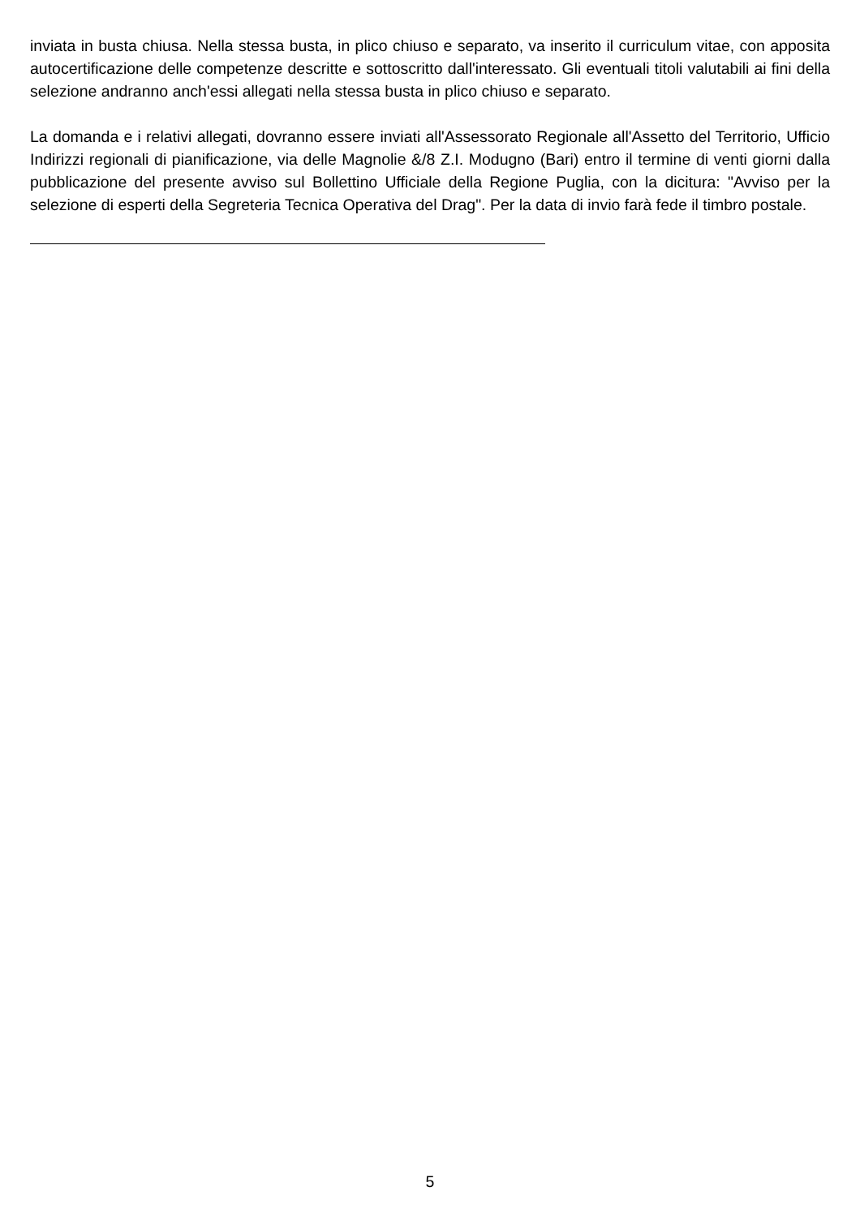inviata in busta chiusa. Nella stessa busta, in plico chiuso e separato, va inserito il curriculum vitae, con apposita autocertificazione delle competenze descritte e sottoscritto dall'interessato. Gli eventuali titoli valutabili ai fini della selezione andranno anch'essi allegati nella stessa busta in plico chiuso e separato.
La domanda e i relativi allegati, dovranno essere inviati all'Assessorato Regionale all'Assetto del Territorio, Ufficio Indirizzi regionali di pianificazione, via delle Magnolie &/8 Z.I. Modugno (Bari) entro il termine di venti giorni dalla pubblicazione del presente avviso sul Bollettino Ufficiale della Regione Puglia, con la dicitura: "Avviso per la selezione di esperti della Segreteria Tecnica Operativa del Drag". Per la data di invio farà fede il timbro postale.
5